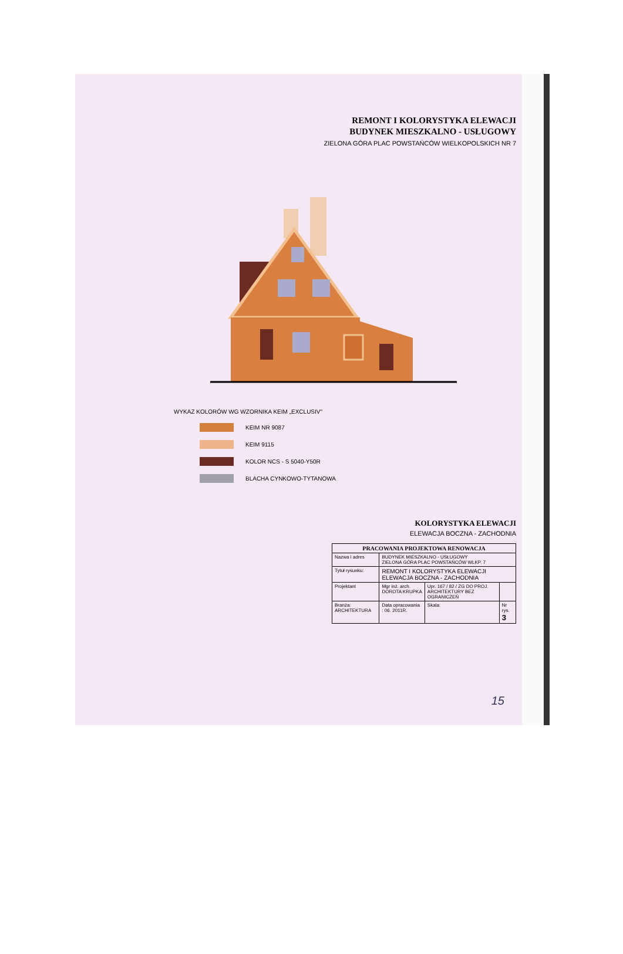REMONT I KOLORYSTYKA ELEWACJI
BUDYNEK MIESZKALNO - USŁUGOWY
ZIELONA GÓRA PLAC POWSTAŃCÓW WIELKOPOLSKICH NR 7
WYKAZ KOLORÓW WG WZORNIKA KEIM „EXCLUSIV"
KEIM NR 9087
KEIM 9115
KOLOR NCS - S 5040-Y50R
BLACHA CYNKOWO-TYTANOWA
KOLORYSTYKA ELEWACJI
ELEWACJA BOCZNA - ZACHODNIA
| PRACOWANIA PROJEKTOWA RENOWACJA | | | | |
| --- | --- | --- | --- | --- |
| Nazwa i adres | BUDYNEK MIESZKALNO - USŁUGOWY ZIELONA GÓRA PLAC POWSTAŃCÓW WLKP. 7 | | | |
| Tytuł rysunku: | REMONT I KOLORYSTYKA ELEWACJI ELEWACJA BOCZNA - ZACHODNIA | | | |
| Projektant | Mgr inż. arch. DOROTA KRUPKA | Upr. 167 / 82 / ZG DO PROJ. ARCHITEKTURY BEZ OGRANICZEŃ | | |
| Branża: ARCHITEKTURA | Data opracowania : 06. 2011R. | | Skala: | Nr rys. 3 |
15